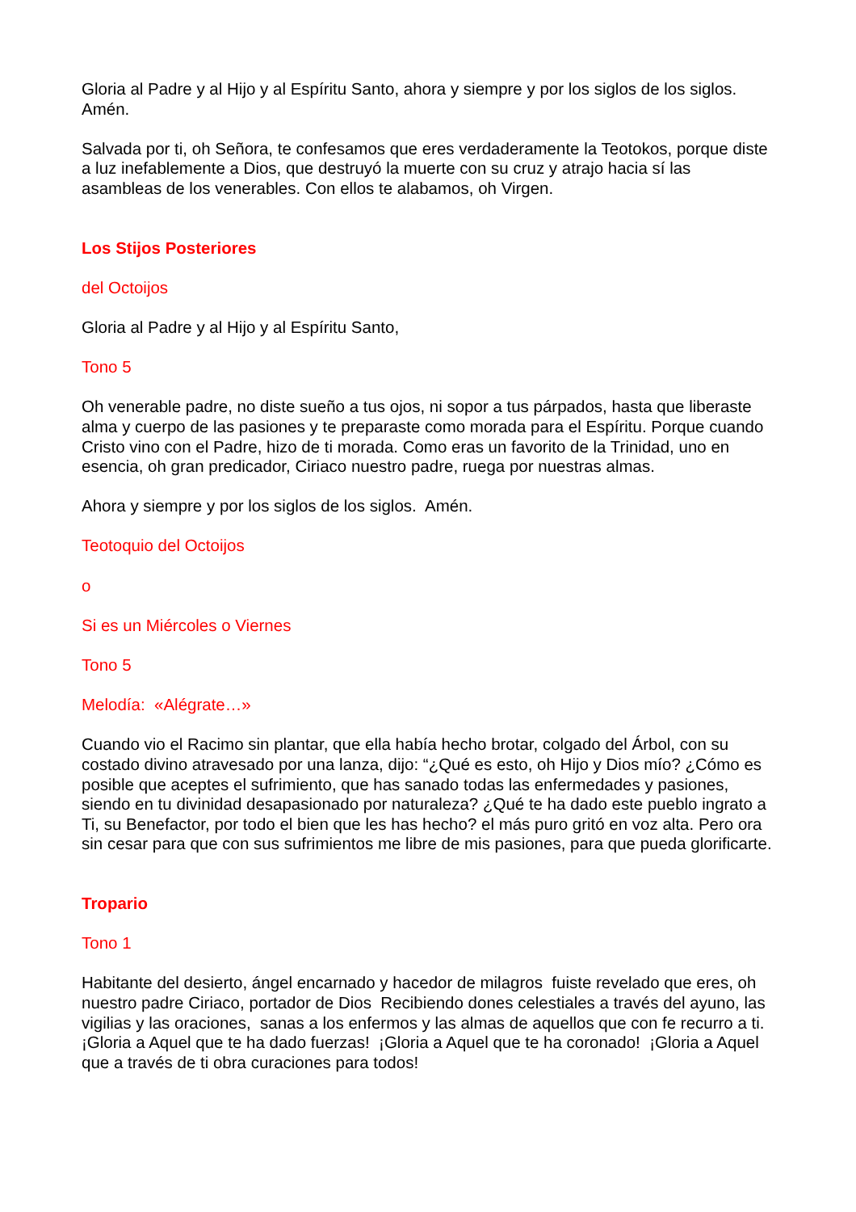Gloria al Padre y al Hijo y al Espíritu Santo, ahora y siempre y por los siglos de los siglos. Amén.
Salvada por ti, oh Señora, te confesamos que eres verdaderamente la Teotokos, porque diste a luz inefablemente a Dios, que destruyó la muerte con su cruz y atrajo hacia sí las asambleas de los venerables. Con ellos te alabamos, oh Virgen.
Los Stijos Posteriores
del Octoijos
Gloria al Padre y al Hijo y al Espíritu Santo,
Tono 5
Oh venerable padre, no diste sueño a tus ojos, ni sopor a tus párpados, hasta que liberaste alma y cuerpo de las pasiones y te preparaste como morada para el Espíritu. Porque cuando Cristo vino con el Padre, hizo de ti morada. Como eras un favorito de la Trinidad, uno en esencia, oh gran predicador, Ciriaco nuestro padre, ruega por nuestras almas.
Ahora y siempre y por los siglos de los siglos. Amén.
Teotoquio del Octoijos
o
Si es un Miércoles o Viernes
Tono 5
Melodía: «Alégrate…»
Cuando vio el Racimo sin plantar, que ella había hecho brotar, colgado del Árbol, con su costado divino atravesado por una lanza, dijo: “¿Qué es esto, oh Hijo y Dios mío? ¿Cómo es posible que aceptes el sufrimiento, que has sanado todas las enfermedades y pasiones, siendo en tu divinidad desapasionado por naturaleza? ¿Qué te ha dado este pueblo ingrato a Ti, su Benefactor, por todo el bien que les has hecho? el más puro gritó en voz alta. Pero ora sin cesar para que con sus sufrimientos me libre de mis pasiones, para que pueda glorificarte.
Tropario
Tono 1
Habitante del desierto, ángel encarnado y hacedor de milagros fuiste revelado que eres, oh nuestro padre Ciriaco, portador de Dios Recibiendo dones celestiales a través del ayuno, las vigilias y las oraciones, sanas a los enfermos y las almas de aquellos que con fe recurro a ti. ¡Gloria a Aquel que te ha dado fuerzas! ¡Gloria a Aquel que te ha coronado! ¡Gloria a Aquel que a través de ti obra curaciones para todos!